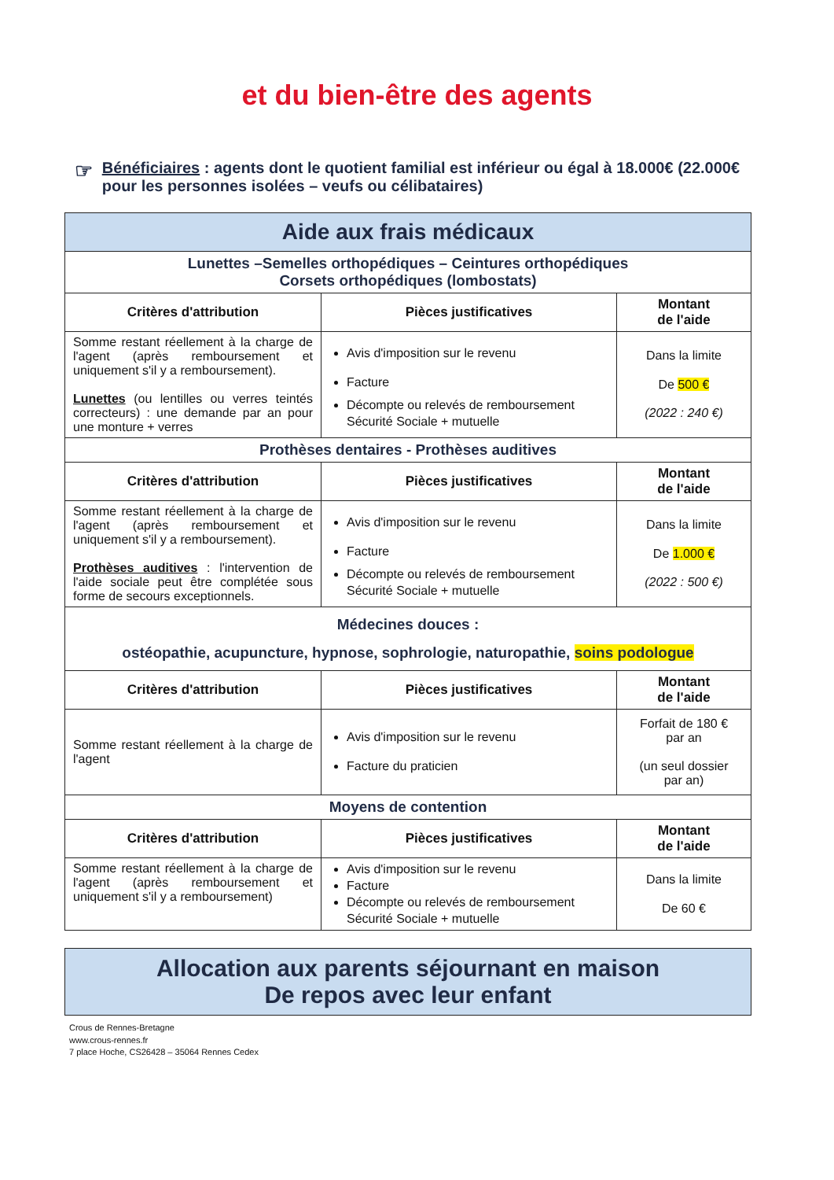et du bien-être des agents
☞
Bénéficiaires : agents dont le quotient familial est inférieur ou égal à 18.000€ (22.000€ pour les personnes isolées – veufs ou célibataires)
| Aide aux frais médicaux | | |
| Lunettes –Semelles orthopédiques – Ceintures orthopédiques Corsets orthopédiques (lombostats) | | |
| Critères d'attribution | Pièces justificatives | Montant de l'aide |
| Somme restant réellement à la charge de l'agent (après remboursement et uniquement s'il y a remboursement). Lunettes (ou lentilles ou verres teintés correcteurs) : une demande par an pour une monture + verres | Avis d'imposition sur le revenu Facture Décompte ou relevés de remboursement Sécurité Sociale + mutuelle | Dans la limite De 500 € (2022 : 240 €) |
| Prothèses dentaires - Prothèses auditives | | |
| Critères d'attribution | Pièces justificatives | Montant de l'aide |
| Somme restant réellement à la charge de l'agent (après remboursement et uniquement s'il y a remboursement). Prothèses auditives : l'intervention de l'aide sociale peut être complétée sous forme de secours exceptionnels. | Avis d'imposition sur le revenu Facture Décompte ou relevés de remboursement Sécurité Sociale + mutuelle | Dans la limite De 1.000 € (2022 : 500 €) |
| Médecines douces : ostéopathie, acupuncture, hypnose, sophrologie, naturopathie, soins podologue | | |
| Critères d'attribution | Pièces justificatives | Montant de l'aide |
| Somme restant réellement à la charge de l'agent | Avis d'imposition sur le revenu Facture du praticien | Forfait de 180 € par an (un seul dossier par an) |
| Moyens de contention | | |
| Critères d'attribution | Pièces justificatives | Montant de l'aide |
| Somme restant réellement à la charge de l'agent (après remboursement et uniquement s'il y a remboursement) | Avis d'imposition sur le revenu Facture Décompte ou relevés de remboursement Sécurité Sociale + mutuelle | Dans la limite De 60 € |
| Allocation aux parents séjournant en maison De repos avec leur enfant |
Crous de Rennes-Bretagne
www.crous-rennes.fr
7 place Hoche, CS26428 – 35064 Rennes Cedex